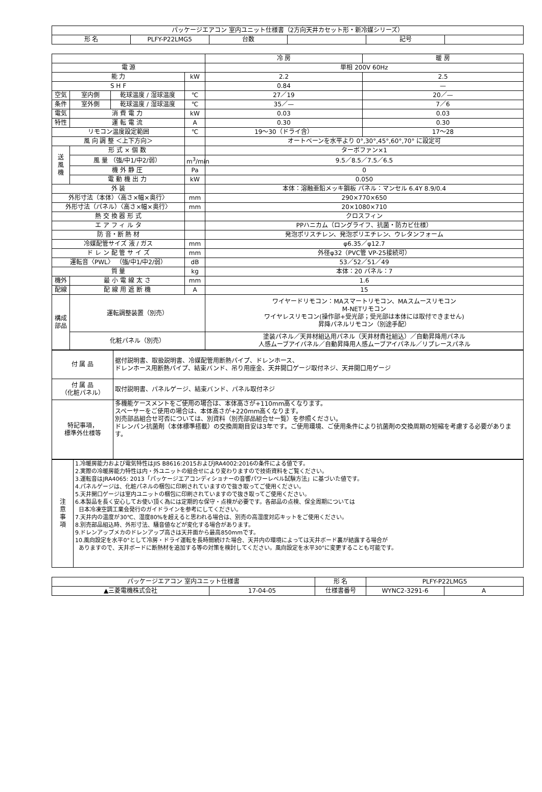| パッケージエアコン 室内ユニット仕様書（2方向天井カセット形・新冷媒シリーズ） | | | | | |
| 形 名 | PLFY-P22LMG5 | 台数 | | 記号 | |
| | | | | 冷 房 | 暖 房 |
| 電 源 | | | | 単相 200V 60Hz | |
| 能 力 | | | kW | 2.2 | 2.5 |
| S H F | | | | 0.84 | — |
| 空気 | 室内側 | 乾球温度 / 湿球温度 | ℃ | 27／19 | 20／— |
| 条件 | 室外側 | 乾球温度 / 湿球温度 | ℃ | 35／— | 7／6 |
| 電気 | 消 費 電 力 | | kW | 0.03 | 0.03 |
| 特性 | 運 転 電 流 | | A | 0.30 | 0.30 |
| リモコン温度設定範囲 | | | ℃ | 19～30（ドライ含） | 17～28 |
| 風 向 調 整 ＜上下方向＞ | | | | オートベーンを水平より 0°,30°,45°,60°,70° に設定可 | |
| 送 風 機 | 形 式 × 個 数 | | | ターボファン×1 | |
| | 風 量 （強/中1/中2/弱） | | m<sup>3</sup>/min | 9.5／8.5／7.5／6.5 | |
| | 機 外 静 圧 | | Pa | 0 | |
| | 電 動 機 出 力 | | kW | 0.050 | |
| 外 装 | | | | 本体：溶融亜鉛メッキ鋼板 パネル：マンセル 6.4Y 8.9/0.4 | |
| 外形寸法（本体）〈高さ×幅×奥行〉 | | | mm | 290×770×650 | |
| 外形寸法（パネル）〈高さ×幅×奥行〉 | | | mm | 20×1080×710 | |
| 熱 交 換 器 形 式 | | | | クロスフィン | |
| エ ア フ ィ ル タ | | | | PPハニカム（ロングライフ、抗菌・防カビ仕様） | |
| 防 音・断 熱 材 | | | | 発泡ポリスチレン、発泡ポリエチレン、ウレタンフォーム | |
| 冷媒配管サイズ 液 / ガス | | | mm | φ6.35／φ12.7 | |
| ド レ ン 配 管 サ イ ズ | | | mm | 外径φ32（PVC管 VP-25接続可） | |
| 運転音〈PWL〉 （強/中1/中2/弱） | | | dB | 53／52／51／49 | |
| 質 量 | | | kg | 本体：20 パネル：7 | |
| 機外 | 最 小 電 線 太 さ | | mm | 1.6 | |
| 配線 | 配 線 用 遮 断 機 | | A | 15 | |
| 構成 部品 | 運転調整装置（別売） | | | ワイヤードリモコン：MAスマートリモコン、MAスムースリモコン M-NETリモコン ワイヤレスリモコン(操作部+受光部；受光部は本体には取付できません) 昇降パネルリモコン（別途手配） | |
| | 化粧パネル（別売） | | | 塗装パネル／天井材組込用パネル（天井材貴社組込）／自動昇降用パネル 人感ムーブアイパネル／自動昇降用人感ムーブアイパネル／リプレースパネル | |
| 付 属 品 | 据付説明書、取扱説明書、冷媒配管用断熱パイプ、ドレンホース、 ドレンホース用断熱パイプ、結束バンド、吊り用座金、天井開口ゲージ取付ネジ、天井開口用ゲージ |
| 付 属 品 （化粧パネル） | 取付説明書、パネルゲージ、結束バンド、パネル取付ネジ |
| 特記事項， 標準外仕様等 | 多機能ケースメントをご使用の場合は、本体高さが+110mm高くなります。 スペーサーをご使用の場合は、本体高さが+220mm高くなります。 別売部品組合せ可否については、別資料（別売部品組合せ一覧）を参照ください。 ドレンパン抗菌剤（本体標準搭載）の交換周期目安は3年です。ご使用環境、ご使用条件により抗菌剤の交換周期の短縮を考慮する必要があります。 |
| 注 意 事 項 | 1.冷暖房能力および電気特性はJIS B8616:2015およびJRA4002:2016の条件による値です。 2.実際の冷暖房能力特性は内・外ユニットの組合せにより変わりますので技術資料をご覧ください。 3.運転音はJRA4065: 2013「パッケージエアコンディショナーの音響パワーレベル試験方法」に基づいた値です。 4.パネルゲージは、化粧パネルの梱包に印刷されていますので抜き取ってご使用ください。 5.天井開口ゲージは室内ユニットの梱包に印刷されていますので抜き取ってご使用ください。 6.本製品を長く安心してお使い頂く為には定期的な保守・点検が必要です。各部品の点検、保全周期については 日本冷凍空調工業会発行のガイドラインを参考にしてください。 7.天井内の温度が30℃、湿度80%を超えると思われる場合は、別売の高湿度対応キットをご使用ください。 8.別売部品組込時、外形寸法、騒音値などが変化する場合があります。 9.ドレンアップメカのドレンアップ高さは天井面から最高850mmです。 10.風向設定を水平0°として冷房・ドライ運転を長時間続けた場合、天井内の環境によっては天井ボード裏が結露する場合が ありますので、天井ボードに断熱材を追加する等の対策を検討してください。風向設定を水平30°に変更することも可能です。 |
| パッケージエアコン 室内ユニット仕様書 | | 形 名 | PLFY-P22LMG5 | |
| ▲三菱電機株式会社 | 17-04-05 | 仕様書番号 | WYNC2-3291-6 | A |